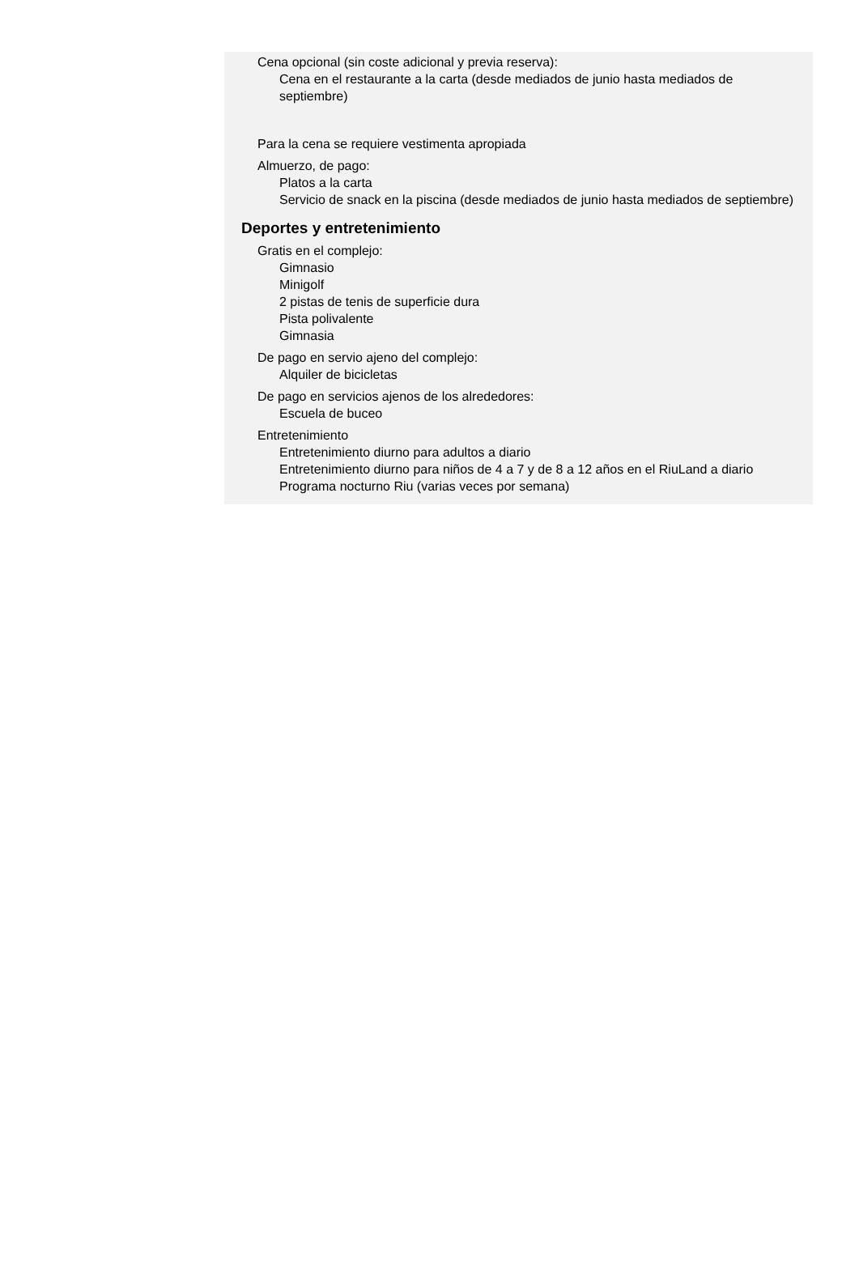Cena opcional (sin coste adicional y previa reserva):
Cena en el restaurante a la carta (desde mediados de junio hasta mediados de septiembre)
Para la cena se requiere vestimenta apropiada
Almuerzo, de pago:
Platos a la carta
Servicio de snack en la piscina (desde mediados de junio hasta mediados de septiembre)
Deportes y entretenimiento
Gratis en el complejo:
Gimnasio
Minigolf
2 pistas de tenis de superficie dura
Pista polivalente
Gimnasia
De pago en servio ajeno del complejo:
Alquiler de bicicletas
De pago en servicios ajenos de los alrededores:
Escuela de buceo
Entretenimiento
Entretenimiento diurno para adultos a diario
Entretenimiento diurno para niños de 4 a 7 y de 8 a 12 años en el RiuLand a diario
Programa nocturno Riu (varias veces por semana)